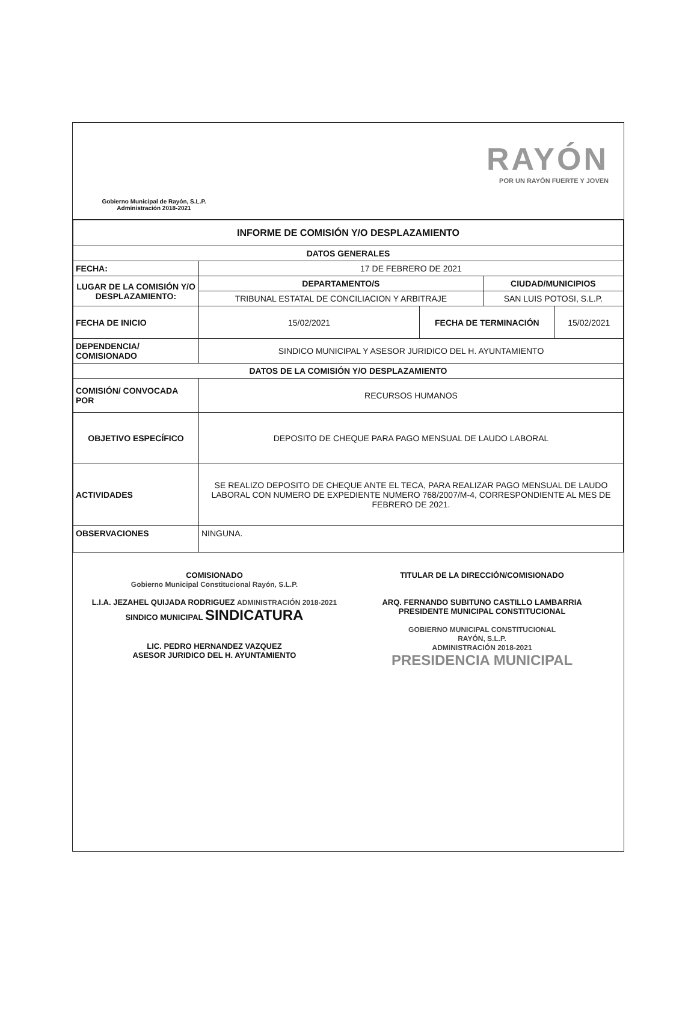Gobierno Municipal de Rayón, S.L.P.
Administración 2018-2021
RAYÓN
POR UN RAYÓN FUERTE Y JOVEN
| INFORME DE COMISIÓN Y/O DESPLAZAMIENTO | | | | |
| --- | --- | --- | --- | --- |
| DATOS GENERALES | | | | |
| FECHA: | 17 DE FEBRERO DE 2021 | | | |
| LUGAR DE LA COMISIÓN Y/O DESPLAZAMIENTO: | DEPARTAMENTO/S | | CIUDAD/MUNICIPIOS | |
| | TRIBUNAL ESTATAL DE CONCILIACION Y ARBITRAJE | | SAN LUIS POTOSI, S.L.P. | |
| FECHA DE INICIO | 15/02/2021 | FECHA DE TERMINACIÓN | | 15/02/2021 |
| DEPENDENCIA/ COMISIONADO | SINDICO MUNICIPAL Y ASESOR JURIDICO DEL H. AYUNTAMIENTO | | | |
| DATOS DE LA COMISIÓN Y/O DESPLAZAMIENTO | | | | |
| COMISIÓN/ CONVOCADA POR | RECURSOS HUMANOS | | | |
| OBJETIVO ESPECÍFICO | DEPOSITO DE CHEQUE PARA PAGO MENSUAL DE LAUDO LABORAL | | | |
| ACTIVIDADES | SE REALIZO DEPOSITO DE CHEQUE ANTE EL TECA, PARA REALIZAR PAGO MENSUAL DE LAUDO LABORAL CON NUMERO DE EXPEDIENTE NUMERO 768/2007/M-4, CORRESPONDIENTE AL MES DE FEBRERO DE 2021. | | | |
| OBSERVACIONES | NINGUNA. | | | |
COMISIONADO
Gobierno Municipal Constitucional Rayón, S.L.P.
L.I.A. JEZAHEL QUIJADA RODRIGUEZ ADMINISTRACIÓN 2018-2021
SINDICO MUNICIPAL SINDICATURA
LIC. PEDRO HERNANDEZ VAZQUEZ
ASESOR JURIDICO DEL H. AYUNTAMIENTO
TITULAR DE LA DIRECCIÓN/COMISIONADO
ARQ. FERNANDO SUBITUNO CASTILLO LAMBARRIA
PRESIDENTE MUNICIPAL CONSTITUCIONAL
GOBIERNO MUNICIPAL CONSTITUCIONAL
RAYÓN, S.L.P.
ADMINISTRACIÓN 2018-2021
PRESIDENCIA MUNICIPAL